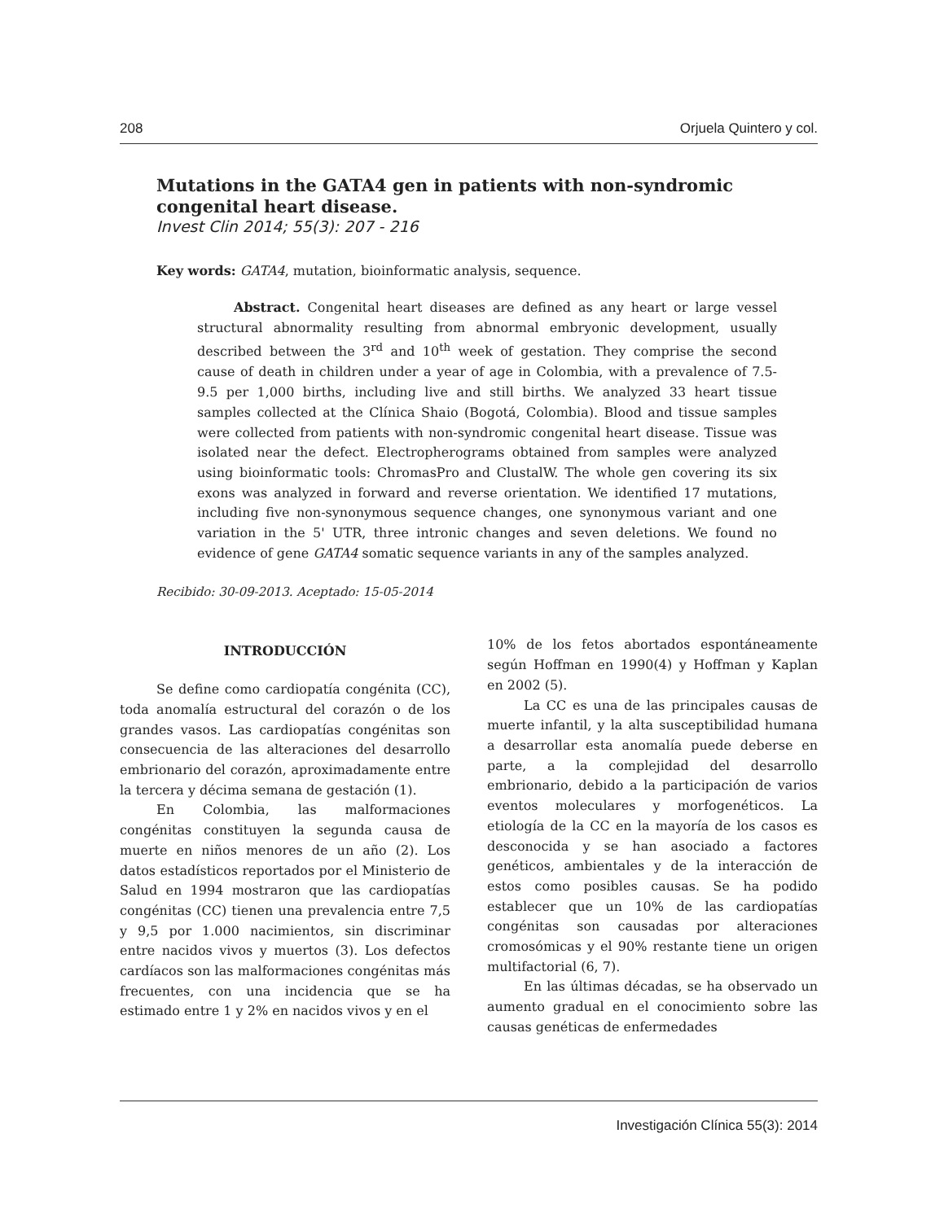208 Orjuela Quintero y col.
Mutations in the GATA4 gen in patients with non-syndromic congenital heart disease.
Invest Clin 2014; 55(3): 207 - 216
Key words: GATA4, mutation, bioinformatic analysis, sequence.
Abstract. Congenital heart diseases are defined as any heart or large vessel structural abnormality resulting from abnormal embryonic development, usually described between the 3<sup>rd</sup> and 10<sup>th</sup> week of gestation. They comprise the second cause of death in children under a year of age in Colombia, with a prevalence of 7.5-9.5 per 1,000 births, including live and still births. We analyzed 33 heart tissue samples collected at the Clínica Shaio (Bogotá, Colombia). Blood and tissue samples were collected from patients with non-syndromic congenital heart disease. Tissue was isolated near the defect. Electropherograms obtained from samples were analyzed using bioinformatic tools: ChromasPro and ClustalW. The whole gen covering its six exons was analyzed in forward and reverse orientation. We identified 17 mutations, including five non-synonymous sequence changes, one synonymous variant and one variation in the 5' UTR, three intronic changes and seven deletions. We found no evidence of gene GATA4 somatic sequence variants in any of the samples analyzed.
Recibido: 30-09-2013. Aceptado: 15-05-2014
INTRODUCCIÓN
Se define como cardiopatía congénita (CC), toda anomalía estructural del corazón o de los grandes vasos. Las cardiopatías congénitas son consecuencia de las alteraciones del desarrollo embrionario del corazón, aproximadamente entre la tercera y décima semana de gestación (1).
En Colombia, las malformaciones congénitas constituyen la segunda causa de muerte en niños menores de un año (2). Los datos estadísticos reportados por el Ministerio de Salud en 1994 mostraron que las cardiopatías congénitas (CC) tienen una prevalencia entre 7,5 y 9,5 por 1.000 nacimientos, sin discriminar entre nacidos vivos y muertos (3). Los defectos cardíacos son las malformaciones congénitas más frecuentes, con una incidencia que se ha estimado entre 1 y 2% en nacidos vivos y en el
10% de los fetos abortados espontáneamente según Hoffman en 1990(4) y Hoffman y Kaplan en 2002 (5).
La CC es una de las principales causas de muerte infantil, y la alta susceptibilidad humana a desarrollar esta anomalía puede deberse en parte, a la complejidad del desarrollo embrionario, debido a la participación de varios eventos moleculares y morfogenéticos. La etiología de la CC en la mayoría de los casos es desconocida y se han asociado a factores genéticos, ambientales y de la interacción de estos como posibles causas. Se ha podido establecer que un 10% de las cardiopatías congénitas son causadas por alteraciones cromosómicas y el 90% restante tiene un origen multifactorial (6, 7).
En las últimas décadas, se ha observado un aumento gradual en el conocimiento sobre las causas genéticas de enfermedades
Investigación Clínica 55(3): 2014